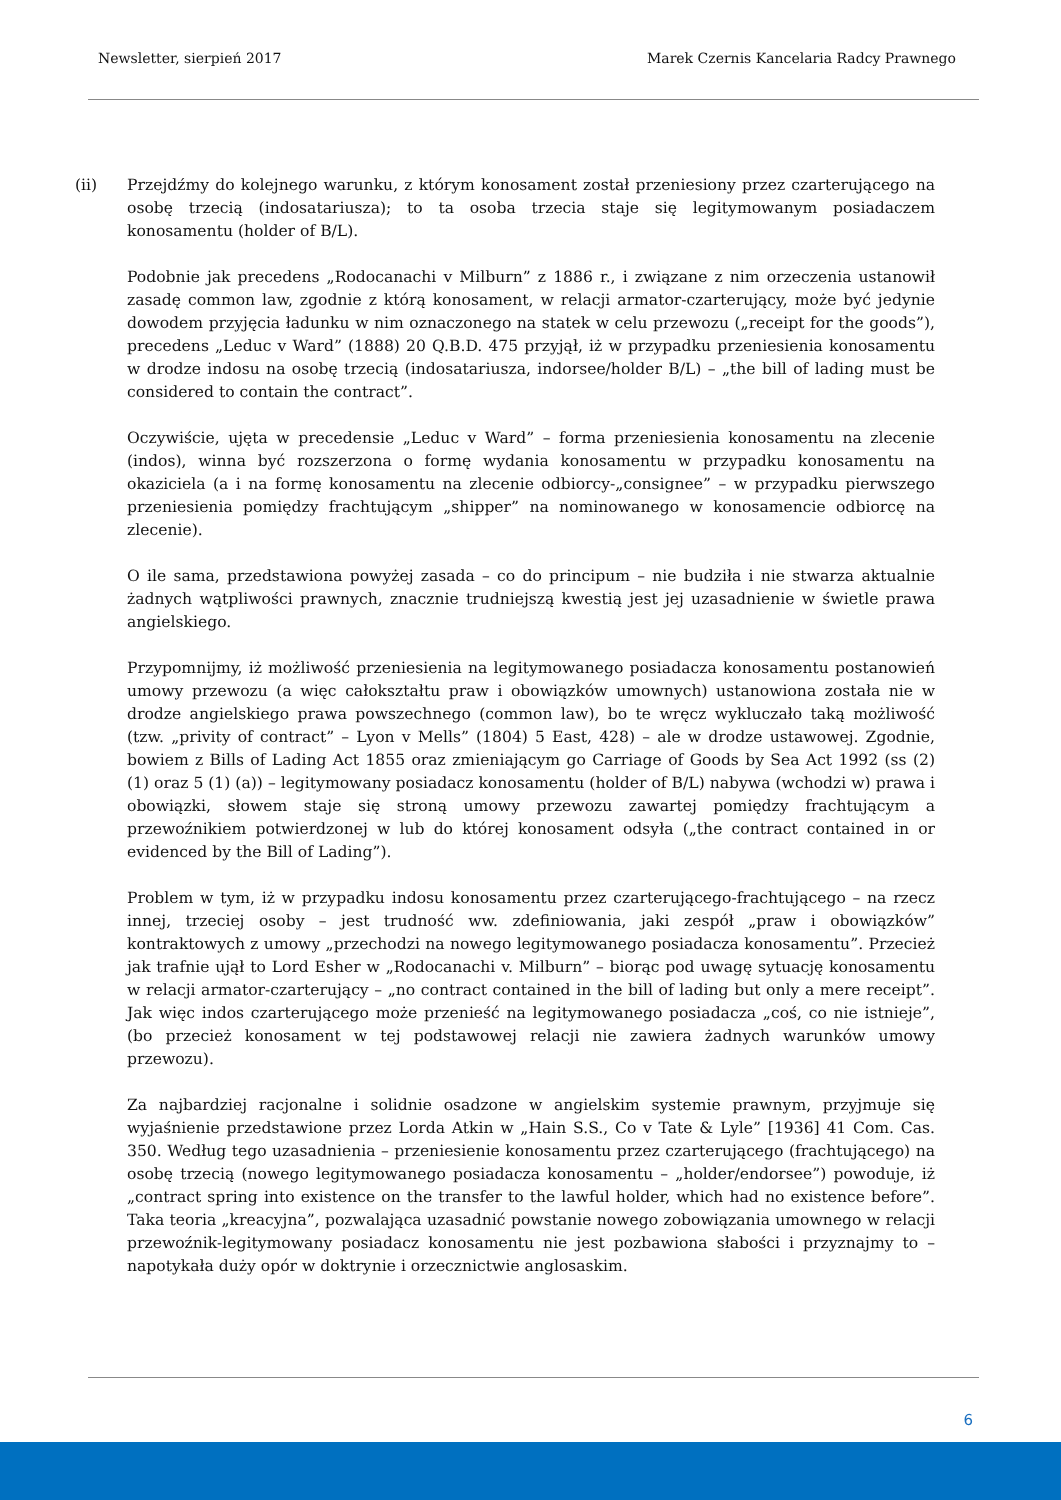Newsletter, sierpień 2017 Marek Czernis Kancelaria Radcy Prawnego
(ii) Przejdźmy do kolejnego warunku, z którym konosament został przeniesiony przez czarterującego na osobę trzecią (indosatariusza); to ta osoba trzecia staje się legitymowanym posiadaczem konosamentu (holder of B/L).
Podobnie jak precedens „Rodocanachi v Milburn” z 1886 r., i związane z nim orzeczenia ustanowił zasadę common law, zgodnie z którą konosament, w relacji armator-czarterujący, może być jedynie dowodem przyjęcia ładunku w nim oznaczonego na statek w celu przewozu („receipt for the goods”), precedens „Leduc v Ward” (1888) 20 Q.B.D. 475 przyjął, iż w przypadku przeniesienia konosamentu w drodze indosu na osobę trzecią (indosatariusza, indorsee/holder B/L) – „the bill of lading must be considered to contain the contract”.
Oczywiście, ujęta w precedensie „Leduc v Ward” – forma przeniesienia konosamentu na zlecenie (indos), winna być rozszerzona o formę wydania konosamentu w przypadku konosamentu na okaziciela (a i na formę konosamentu na zlecenie odbiorcy-„consignee” – w przypadku pierwszego przeniesienia pomiędzy frachtującym „shipper” na nominowanego w konosamencie odbiorcę na zlecenie).
O ile sama, przedstawiona powyżej zasada – co do principum – nie budziła i nie stwarza aktualnie żadnych wątpliwości prawnych, znacznie trudniejszą kwestią jest jej uzasadnienie w świetle prawa angielskiego.
Przypomnijmy, iż możliwość przeniesienia na legitymowanego posiadacza konosamentu postanowień umowy przewozu (a więc całokształtu praw i obowiązków umownych) ustanowiona została nie w drodze angielskiego prawa powszechnego (common law), bo te wręcz wykluczało taką możliwość (tzw. „privity of contract” – Lyon v Mells” (1804) 5 East, 428) – ale w drodze ustawowej. Zgodnie, bowiem z Bills of Lading Act 1855 oraz zmieniającym go Carriage of Goods by Sea Act 1992 (ss (2) (1) oraz 5 (1) (a)) – legitymowany posiadacz konosamentu (holder of B/L) nabywa (wchodzi w) prawa i obowiązki, słowem staje się stroną umowy przewozu zawartej pomiędzy frachtującym a przewoźnikiem potwierdzonej w lub do której konosament odsyła („the contract contained in or evidenced by the Bill of Lading”).
Problem w tym, iż w przypadku indosu konosamentu przez czarterującego-frachtującego – na rzecz innej, trzeciej osoby – jest trudność ww. zdefiniowania, jaki zespół „praw i obowiązków” kontraktowych z umowy „przechodzi na nowego legitymowanego posiadacza konosamentu”. Przecież jak trafnie ujął to Lord Esher w „Rodocanachi v. Milburn” – biorąc pod uwagę sytuację konosamentu w relacji armator-czarterujący – „no contract contained in the bill of lading but only a mere receipt”. Jak więc indos czarterującego może przenieść na legitymowanego posiadacza „coś, co nie istnieje”, (bo przecież konosament w tej podstawowej relacji nie zawiera żadnych warunków umowy przewozu).
Za najbardziej racjonalne i solidnie osadzone w angielskim systemie prawnym, przyjmuje się wyjaśnienie przedstawione przez Lorda Atkin w „Hain S.S., Co v Tate & Lyle” [1936] 41 Com. Cas. 350. Według tego uzasadnienia – przeniesienie konosamentu przez czarterującego (frachtującego) na osobę trzecią (nowego legitymowanego posiadacza konosamentu – „holder/endorsee”) powoduje, iż „contract spring into existence on the transfer to the lawful holder, which had no existence before”. Taka teoria „kreacyjna”, pozwalająca uzasadnić powstanie nowego zobowiązania umownego w relacji przewoźnik-legitymowany posiadacz konosamentu nie jest pozbawiona słabości i przyznajmy to – napotykała duży opór w doktrynie i orzecznictwie anglosaskim.
6